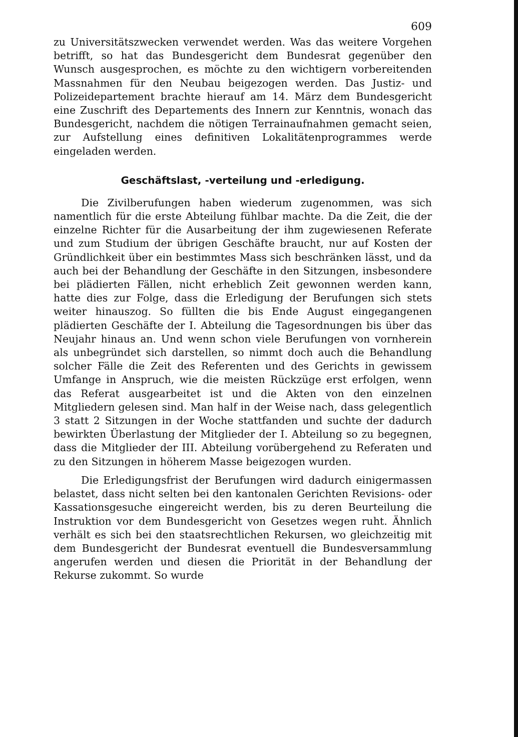609
zu Universitätszwecken verwendet werden. Was das weitere Vorgehen betrifft, so hat das Bundesgericht dem Bundesrat gegenüber den Wunsch ausgesprochen, es möchte zu den wichtigern vorbereitenden Massnahmen für den Neubau beigezogen werden. Das Justiz- und Polizeidepartement brachte hierauf am 14. März dem Bundesgericht eine Zuschrift des Departements des Innern zur Kenntnis, wonach das Bundesgericht, nachdem die nötigen Terrainaufnahmen gemacht seien, zur Aufstellung eines definitiven Lokalitätenprogrammes werde eingeladen werden.
Geschäftslast, -verteilung und -erledigung.
Die Zivilberufungen haben wiederum zugenommen, was sich namentlich für die erste Abteilung fühlbar machte. Da die Zeit, die der einzelne Richter für die Ausarbeitung der ihm zugewiesenen Referate und zum Studium der übrigen Geschäfte braucht, nur auf Kosten der Gründlichkeit über ein bestimmtes Mass sich beschränken lässt, und da auch bei der Behandlung der Geschäfte in den Sitzungen, insbesondere bei plädierten Fällen, nicht erheblich Zeit gewonnen werden kann, hatte dies zur Folge, dass die Erledigung der Berufungen sich stets weiter hinauszog. So füllten die bis Ende August eingegangenen plädierten Geschäfte der I. Abteilung die Tagesordnungen bis über das Neujahr hinaus an. Und wenn schon viele Berufungen von vornherein als unbegründet sich darstellen, so nimmt doch auch die Behandlung solcher Fälle die Zeit des Referenten und des Gerichts in gewissem Umfange in Anspruch, wie die meisten Rückzüge erst erfolgen, wenn das Referat ausgearbeitet ist und die Akten von den einzelnen Mitgliedern gelesen sind. Man half in der Weise nach, dass gelegentlich 3 statt 2 Sitzungen in der Woche stattfanden und suchte der dadurch bewirkten Überlastung der Mitglieder der I. Abteilung so zu begegnen, dass die Mitglieder der III. Abteilung vorübergehend zu Referaten und zu den Sitzungen in höherem Masse beigezogen wurden.
Die Erledigungsfrist der Berufungen wird dadurch einigermassen belastet, dass nicht selten bei den kantonalen Gerichten Revisions- oder Kassationsgesuche eingereicht werden, bis zu deren Beurteilung die Instruktion vor dem Bundesgericht von Gesetzes wegen ruht. Ähnlich verhält es sich bei den staatsrechtlichen Rekursen, wo gleichzeitig mit dem Bundesgericht der Bundesrat eventuell die Bundesversammlung angerufen werden und diesen die Priorität in der Behandlung der Rekurse zukommt. So wurde